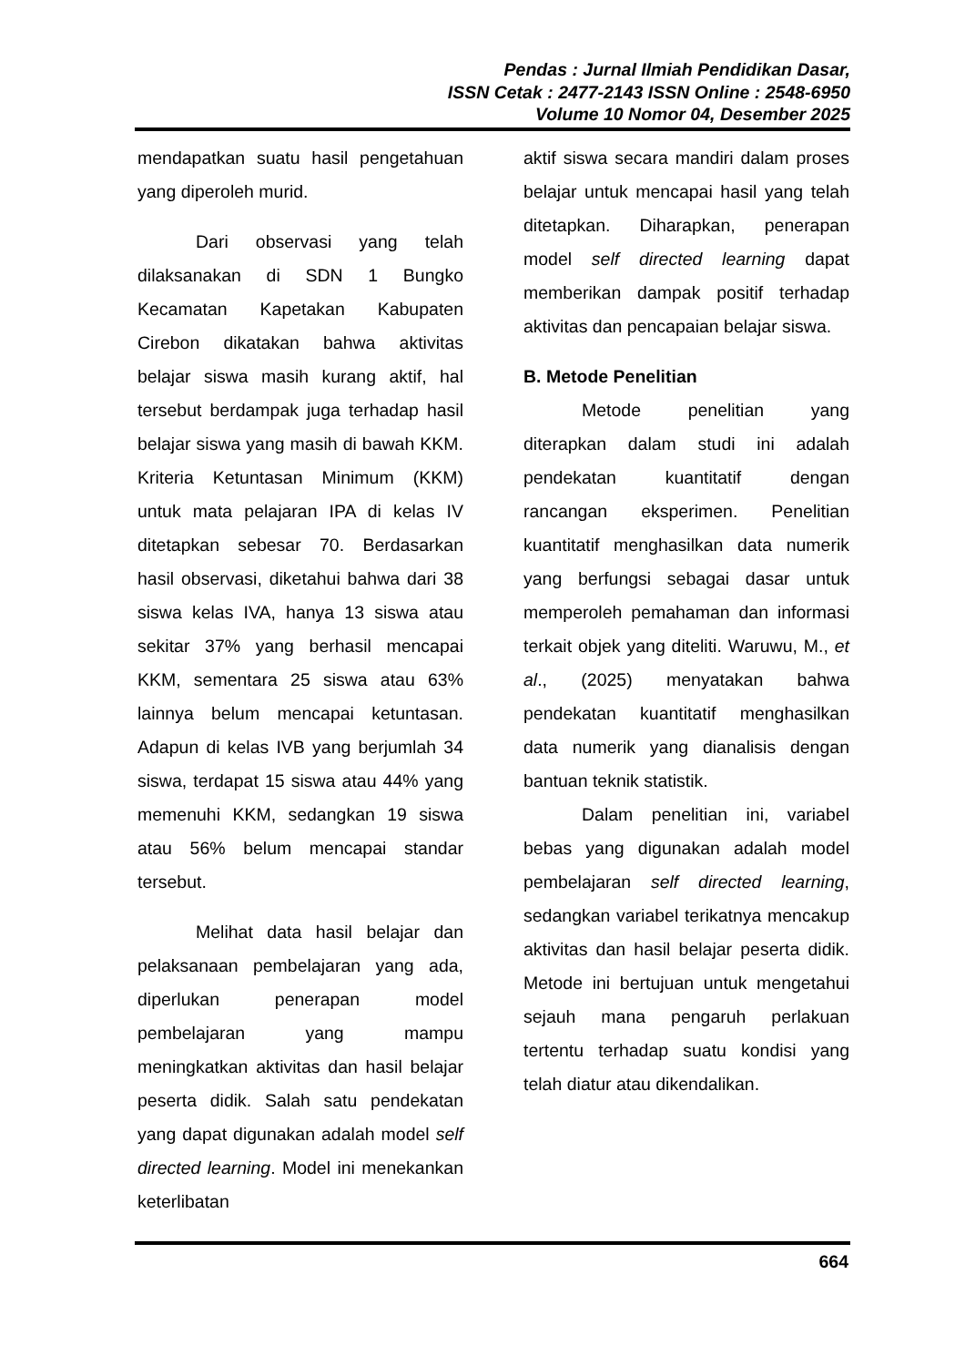Pendas : Jurnal Ilmiah Pendidikan Dasar,
ISSN Cetak : 2477-2143 ISSN Online : 2548-6950
Volume 10 Nomor 04, Desember 2025
mendapatkan suatu hasil pengetahuan yang diperoleh murid.
Dari observasi yang telah dilaksanakan di SDN 1 Bungko Kecamatan Kapetakan Kabupaten Cirebon dikatakan bahwa aktivitas belajar siswa masih kurang aktif, hal tersebut berdampak juga terhadap hasil belajar siswa yang masih di bawah KKM. Kriteria Ketuntasan Minimum (KKM) untuk mata pelajaran IPA di kelas IV ditetapkan sebesar 70. Berdasarkan hasil observasi, diketahui bahwa dari 38 siswa kelas IVA, hanya 13 siswa atau sekitar 37% yang berhasil mencapai KKM, sementara 25 siswa atau 63% lainnya belum mencapai ketuntasan. Adapun di kelas IVB yang berjumlah 34 siswa, terdapat 15 siswa atau 44% yang memenuhi KKM, sedangkan 19 siswa atau 56% belum mencapai standar tersebut.
Melihat data hasil belajar dan pelaksanaan pembelajaran yang ada, diperlukan penerapan model pembelajaran yang mampu meningkatkan aktivitas dan hasil belajar peserta didik. Salah satu pendekatan yang dapat digunakan adalah model self directed learning. Model ini menekankan keterlibatan
aktif siswa secara mandiri dalam proses belajar untuk mencapai hasil yang telah ditetapkan. Diharapkan, penerapan model self directed learning dapat memberikan dampak positif terhadap aktivitas dan pencapaian belajar siswa.
B. Metode Penelitian
Metode penelitian yang diterapkan dalam studi ini adalah pendekatan kuantitatif dengan rancangan eksperimen. Penelitian kuantitatif menghasilkan data numerik yang berfungsi sebagai dasar untuk memperoleh pemahaman dan informasi terkait objek yang diteliti. Waruwu, M., et al., (2025) menyatakan bahwa pendekatan kuantitatif menghasilkan data numerik yang dianalisis dengan bantuan teknik statistik.
Dalam penelitian ini, variabel bebas yang digunakan adalah model pembelajaran self directed learning, sedangkan variabel terikatnya mencakup aktivitas dan hasil belajar peserta didik. Metode ini bertujuan untuk mengetahui sejauh mana pengaruh perlakuan tertentu terhadap suatu kondisi yang telah diatur atau dikendalikan.
664